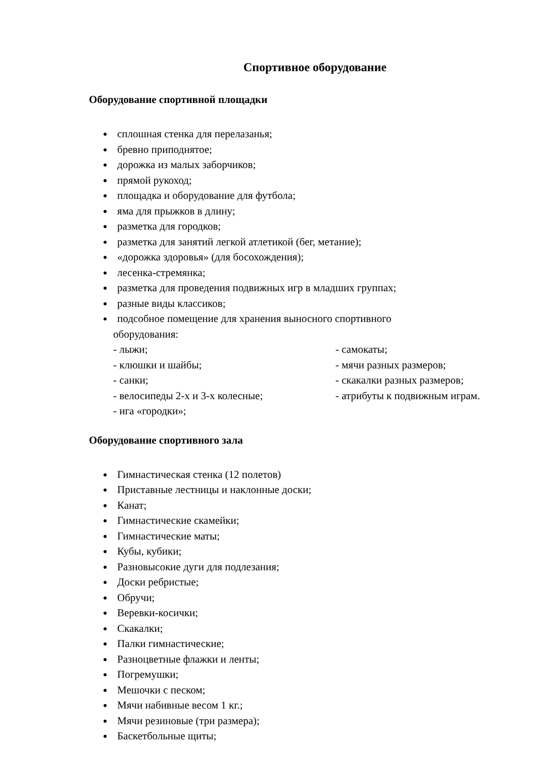Спортивное оборудование
Оборудование спортивной площадки
сплошная стенка для перелазанья;
бревно приподнятое;
дорожка из малых заборчиков;
прямой рукоход;
площадка и оборудование для футбола;
яма для прыжков в длину;
разметка для городков;
разметка для занятий легкой атлетикой (бег, метание);
«дорожка здоровья» (для босохождения);
лесенка-стремянка;
разметка для проведения подвижных игр в младших группах;
разные виды классиков;
подсобное помещение для хранения выносного спортивного
оборудования:
- лыжи;
- самокаты;
- клюшки и шайбы;
- мячи разных размеров;
- санки;
- скакалки разных размеров;
- велосипеды 2-х и 3-х колесные;
- атрибуты к подвижным играм.
- ига «городки»;
Оборудование спортивного зала
Гимнастическая стенка (12 полетов)
Приставные лестницы и наклонные доски;
Канат;
Гимнастические скамейки;
Гимнастические маты;
Кубы, кубики;
Разновысокие дуги для подлезания;
Доски ребристые;
Обручи;
Веревки-косички;
Скакалки;
Палки гимнастические;
Разноцветные флажки и ленты;
Погремушки;
Мешочки с песком;
Мячи набивные весом 1 кг.;
Мячи резиновые (три размера);
Баскетбольные щиты;